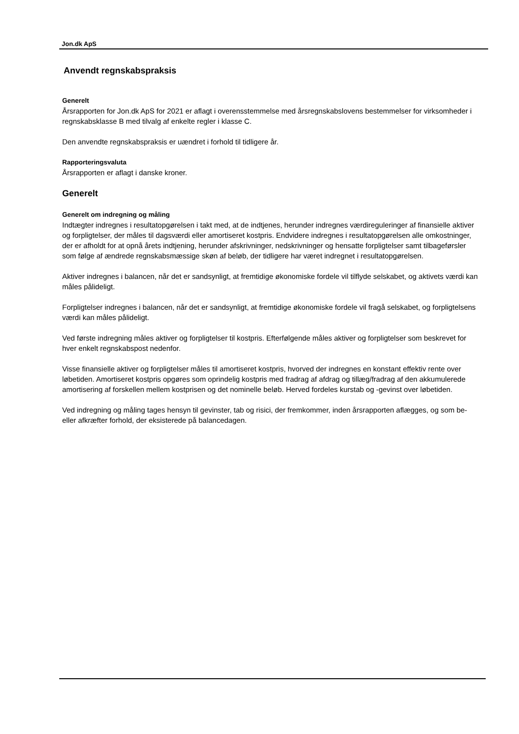Jon.dk ApS
Anvendt regnskabspraksis
Generelt
Årsrapporten for Jon.dk ApS for 2021 er aflagt i overensstemmelse med årsregnskabslovens bestemmelser for virksomheder i regnskabsklasse B med tilvalg af enkelte regler i klasse C.
Den anvendte regnskabspraksis er uændret i forhold til tidligere år.
Rapporteringsvaluta
Årsrapporten er aflagt i danske kroner.
Generelt
Generelt om indregning og måling
Indtægter indregnes i resultatopgørelsen i takt med, at de indtjenes, herunder indregnes værdireguleringer af finansielle aktiver og forpligtelser, der måles til dagsværdi eller amortiseret kostpris. Endvidere indregnes i resultatopgørelsen alle omkostninger, der er afholdt for at opnå årets indtjening, herunder afskrivninger, nedskrivninger og hensatte forpligtelser samt tilbageførsler som følge af ændrede regnskabsmæssige skøn af beløb, der tidligere har været indregnet i resultatopgørelsen.
Aktiver indregnes i balancen, når det er sandsynligt, at fremtidige økonomiske fordele vil tilflyde selskabet, og aktivets værdi kan måles pålideligt.
Forpligtelser indregnes i balancen, når det er sandsynligt, at fremtidige økonomiske fordele vil fragå selskabet, og forpligtelsens værdi kan måles pålideligt.
Ved første indregning måles aktiver og forpligtelser til kostpris. Efterfølgende måles aktiver og forpligtelser som beskrevet for hver enkelt regnskabspost nedenfor.
Visse finansielle aktiver og forpligtelser måles til amortiseret kostpris, hvorved der indregnes en konstant effektiv rente over løbetiden. Amortiseret kostpris opgøres som oprindelig kostpris med fradrag af afdrag og tillæg/fradrag af den akkumulerede amortisering af forskellen mellem kostprisen og det nominelle beløb. Herved fordeles kurstab og -gevinst over løbetiden.
Ved indregning og måling tages hensyn til gevinster, tab og risici, der fremkommer, inden årsrapporten aflægges, og som be- eller afkræfter forhold, der eksisterede på balancedagen.